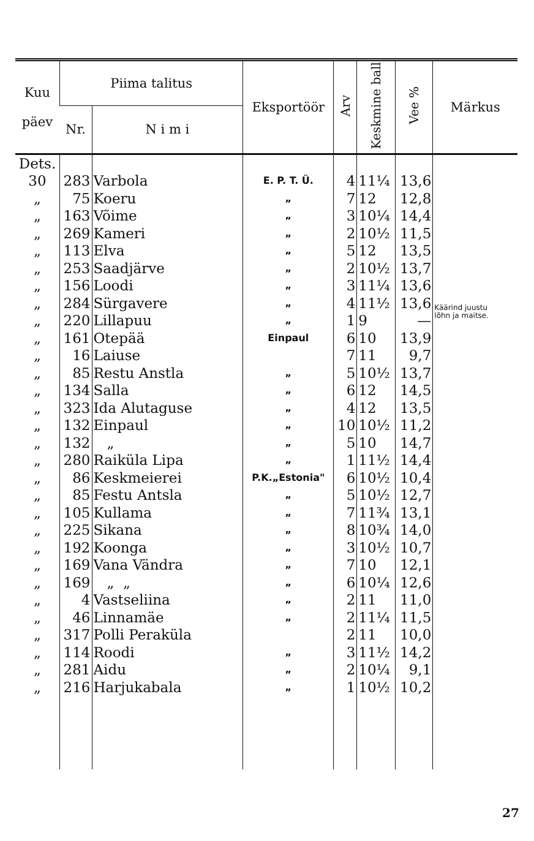| Kuu päev | Piima talitus | | Eksportöör | Arv | Keskmine ball | Vee % | Märkus |
| --- | --- | --- | --- | --- | --- | --- | --- |
| | Nr. | N i m i | | | | | |
| Dets. | | | | | | | |
| 30 | 283 | Varbola | E. P. T. Ü. | 4 | 11¼ | 13,6 | |
| „ | 75 | Koeru | „ | 7 | 12 | 12,8 | |
| „ | 163 | Võime | „ | 3 | 10¼ | 14,4 | |
| „ | 269 | Kameri | „ | 2 | 10½ | 11,5 | |
| „ | 113 | Elva | „ | 5 | 12 | 13,5 | |
| „ | 253 | Saadjärve | „ | 2 | 10½ | 13,7 | |
| „ | 156 | Loodi | „ | 3 | 11¼ | 13,6 | |
| „ | 284 | Sürgavere | „ | 4 | 11½ | 13,6 | Käärind juustu lõhn ja maitse. |
| „ | 220 | Lillapuu | „ | 1 | 9 | — | |
| „ | 161 | Otepää | Einpaul | 6 | 10 | 13,9 | |
| „ | 16 | Laiuse | | 7 | 11 | 9,7 | |
| „ | 85 | Restu Anstla | „ | 5 | 10½ | 13,7 | |
| „ | 134 | Salla | „ | 6 | 12 | 14,5 | |
| „ | 323 | Ida Alutaguse | „ | 4 | 12 | 13,5 | |
| „ | 132 | Einpaul | „ | 10 | 10½ | 11,2 | |
| „ | 132 | „ | „ | 5 | 10 | 14,7 | |
| „ | 280 | Raiküla Lipa | „ | 1 | 11½ | 14,4 | |
| „ | 86 | Keskmeierei | P.K.„Estonia" | 6 | 10½ | 10,4 | |
| „ | 85 | Festu Antsla | „ | 5 | 10½ | 12,7 | |
| „ | 105 | Kullama | „ | 7 | 11¾ | 13,1 | |
| „ | 225 | Sikana | „ | 8 | 10¾ | 14,0 | |
| „ | 192 | Koonga | „ | 3 | 10½ | 10,7 | |
| „ | 169 | Vana Vändra | „ | 7 | 10 | 12,1 | |
| „ | 169 | „ „ | „ | 6 | 10¼ | 12,6 | |
| „ | 4 | Vastseliina | „ | 2 | 11 | 11,0 | |
| „ | 46 | Linnamäe | „ | 2 | 11¼ | 11,5 | |
| „ | 317 | Polli Peraküla | | 2 | 11 | 10,0 | |
| „ | 114 | Roodi | „ | 3 | 11½ | 14,2 | |
| „ | 281 | Aidu | „ | 2 | 10¼ | 9,1 | |
| „ | 216 | Harjukabala | „ | 1 | 10½ | 10,2 | |
27